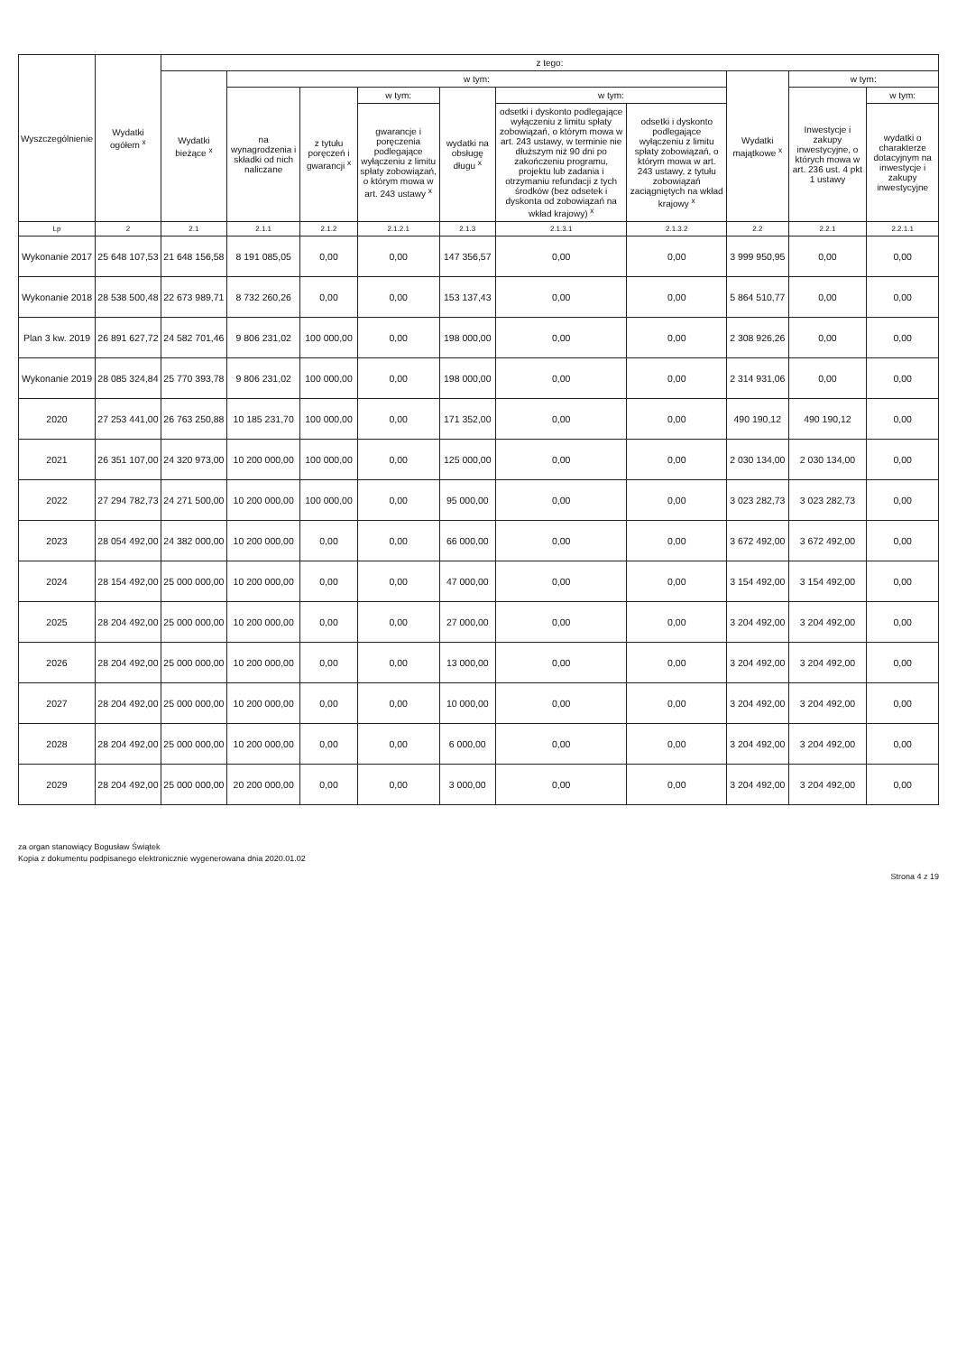| Wyszczególnienie | Wydatki ogółem <sup>x</sup> | z tego: | | | | | | | | | |
| --- | --- | --- | --- | --- | --- | --- | --- | --- | --- | --- | --- |
| | | Wydatki bieżące <sup>x</sup> | w tym: | | | | | | Wydatki majątkowe <sup>x</sup> | w tym: | |
| | | | na wynagrodzenia i składki od nich naliczane | z tytułu poręczeń i gwarancji <sup>x</sup> | w tym: | wydatki na obsługę długu <sup>x</sup> | w tym: | | | Inwestycje i zakupy inwestycyjne, o których mowa w art. 236 ust. 4 pkt 1 ustawy | w tym: |
| | | | | | gwarancje i poręczenia podlegające wyłączeniu z limitu spłaty zobowiązań, o którym mowa w art. 243 ustawy <sup>x</sup> | | odsetki i dyskonto podlegające wyłączeniu z limitu spłaty zobowiązań, o którym mowa w art. 243 ustawy, w terminie nie dłuższym niż 90 dni po zakończeniu programu, projektu lub zadania i otrzymaniu refundacji z tych środków (bez odsetek i dyskonta od zobowiązań na wkład krajowy) <sup>x</sup> | odsetki i dyskonto podlegające wyłączeniu z limitu spłaty zobowiązań, o którym mowa w art. 243 ustawy, z tytułu zobowiązań zaciągniętych na wkład krajowy <sup>x</sup> | | | wydatki o charakterze dotacyjnym na inwestycje i zakupy inwestycyjne |
| Lp | 2 | 2.1 | 2.1.1 | 2.1.2 | 2.1.2.1 | 2.1.3 | 2.1.3.1 | 2.1.3.2 | 2.2 | 2.2.1 | 2.2.1.1 |
| Wykonanie 2017 | 25 648 107,53 | 21 648 156,58 | 8 191 085,05 | 0,00 | 0,00 | 147 356,57 | 0,00 | 0,00 | 3 999 950,95 | 0,00 | 0,00 |
| Wykonanie 2018 | 28 538 500,48 | 22 673 989,71 | 8 732 260,26 | 0,00 | 0,00 | 153 137,43 | 0,00 | 0,00 | 5 864 510,77 | 0,00 | 0,00 |
| Plan 3 kw. 2019 | 26 891 627,72 | 24 582 701,46 | 9 806 231,02 | 100 000,00 | 0,00 | 198 000,00 | 0,00 | 0,00 | 2 308 926,26 | 0,00 | 0,00 |
| Wykonanie 2019 | 28 085 324,84 | 25 770 393,78 | 9 806 231,02 | 100 000,00 | 0,00 | 198 000,00 | 0,00 | 0,00 | 2 314 931,06 | 0,00 | 0,00 |
| 2020 | 27 253 441,00 | 26 763 250,88 | 10 185 231,70 | 100 000,00 | 0,00 | 171 352,00 | 0,00 | 0,00 | 490 190,12 | 490 190,12 | 0,00 |
| 2021 | 26 351 107,00 | 24 320 973,00 | 10 200 000,00 | 100 000,00 | 0,00 | 125 000,00 | 0,00 | 0,00 | 2 030 134,00 | 2 030 134,00 | 0,00 |
| 2022 | 27 294 782,73 | 24 271 500,00 | 10 200 000,00 | 100 000,00 | 0,00 | 95 000,00 | 0,00 | 0,00 | 3 023 282,73 | 3 023 282,73 | 0,00 |
| 2023 | 28 054 492,00 | 24 382 000,00 | 10 200 000,00 | 0,00 | 0,00 | 66 000,00 | 0,00 | 0,00 | 3 672 492,00 | 3 672 492,00 | 0,00 |
| 2024 | 28 154 492,00 | 25 000 000,00 | 10 200 000,00 | 0,00 | 0,00 | 47 000,00 | 0,00 | 0,00 | 3 154 492,00 | 3 154 492,00 | 0,00 |
| 2025 | 28 204 492,00 | 25 000 000,00 | 10 200 000,00 | 0,00 | 0,00 | 27 000,00 | 0,00 | 0,00 | 3 204 492,00 | 3 204 492,00 | 0,00 |
| 2026 | 28 204 492,00 | 25 000 000,00 | 10 200 000,00 | 0,00 | 0,00 | 13 000,00 | 0,00 | 0,00 | 3 204 492,00 | 3 204 492,00 | 0,00 |
| 2027 | 28 204 492,00 | 25 000 000,00 | 10 200 000,00 | 0,00 | 0,00 | 10 000,00 | 0,00 | 0,00 | 3 204 492,00 | 3 204 492,00 | 0,00 |
| 2028 | 28 204 492,00 | 25 000 000,00 | 10 200 000,00 | 0,00 | 0,00 | 6 000,00 | 0,00 | 0,00 | 3 204 492,00 | 3 204 492,00 | 0,00 |
| 2029 | 28 204 492,00 | 25 000 000,00 | 20 200 000,00 | 0,00 | 0,00 | 3 000,00 | 0,00 | 0,00 | 3 204 492,00 | 3 204 492,00 | 0,00 |
za organ stanowiący Bogusław Świątek
Kopia z dokumentu podpisanego elektronicznie wygenerowana dnia 2020.01.02
Strona 4 z 19